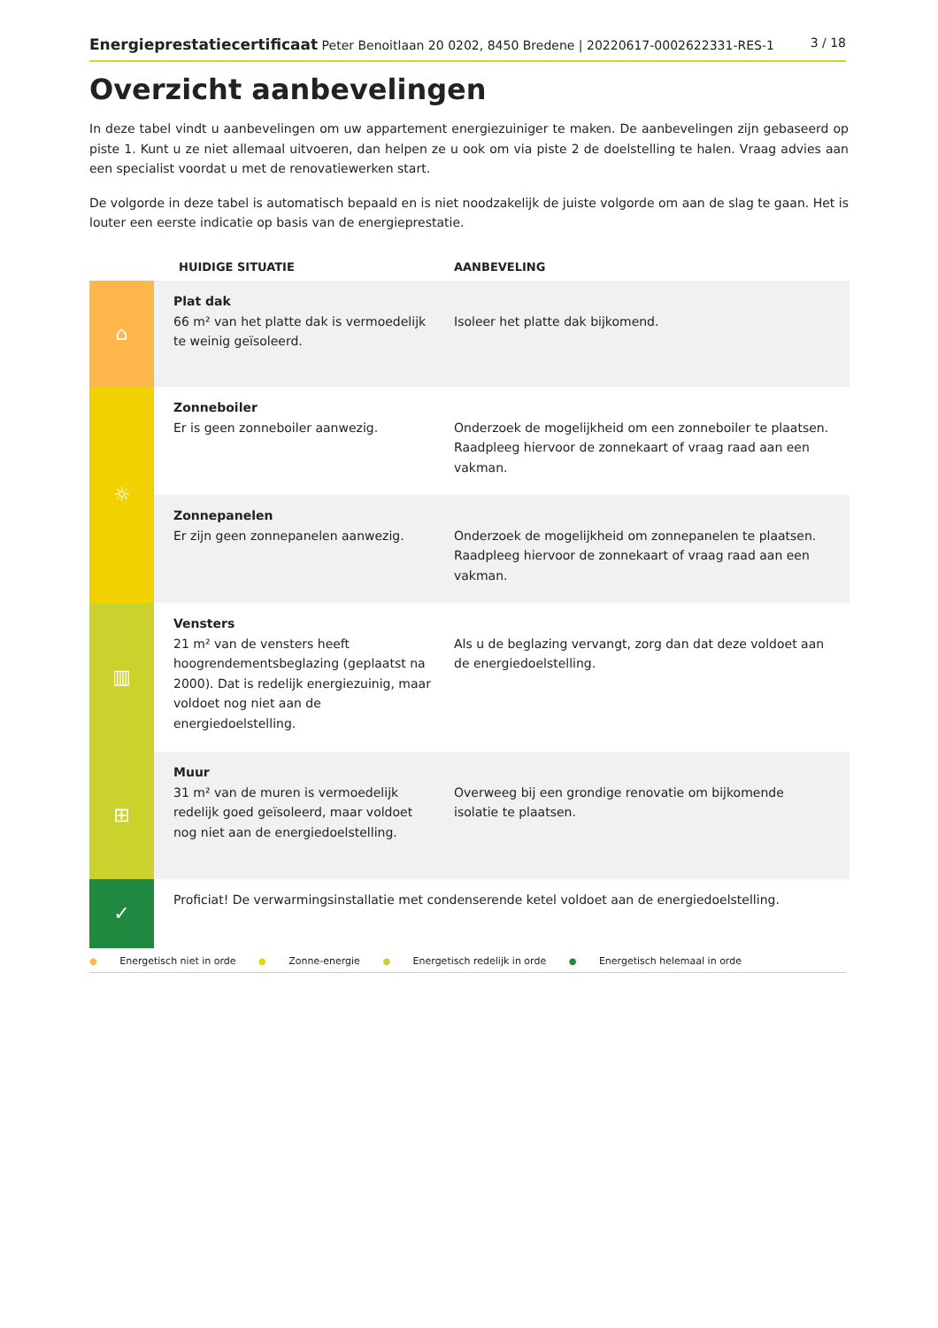Energieprestatiecertificaat Peter Benoitlaan 20 0202, 8450 Bredene | 20220617-0002622331-RES-1
3 / 18
Overzicht aanbevelingen
In deze tabel vindt u aanbevelingen om uw appartement energiezuiniger te maken. De aanbevelingen zijn gebaseerd op piste 1. Kunt u ze niet allemaal uitvoeren, dan helpen ze u ook om via piste 2 de doelstelling te halen. Vraag advies aan een specialist voordat u met de renovatiewerken start.
De volgorde in deze tabel is automatisch bepaald en is niet noodzakelijk de juiste volgorde om aan de slag te gaan. Het is louter een eerste indicatie op basis van de energieprestatie.
| | HUIDIGE SITUATIE | AANBEVELING |
| --- | --- | --- |
| ⌂ | Plat dak 66 m² van het platte dak is vermoedelijk te weinig geïsoleerd. | Isoleer het platte dak bijkomend. |
| ☼ | Zonneboiler Er is geen zonneboiler aanwezig. | Onderzoek de mogelijkheid om een zonneboiler te plaatsen. Raadpleeg hiervoor de zonnekaart of vraag raad aan een vakman. |
| | Zonnepanelen Er zijn geen zonnepanelen aanwezig. | Onderzoek de mogelijkheid om zonnepanelen te plaatsen. Raadpleeg hiervoor de zonnekaart of vraag raad aan een vakman. |
| ▥ | Vensters 21 m² van de vensters heeft hoogrendementsbeglazing (geplaatst na 2000). Dat is redelijk energiezuinig, maar voldoet nog niet aan de energiedoelstelling. | Als u de beglazing vervangt, zorg dan dat deze voldoet aan de energiedoelstelling. |
| ⊞ | Muur 31 m² van de muren is vermoedelijk redelijk goed geïsoleerd, maar voldoet nog niet aan de energiedoelstelling. | Overweeg bij een grondige renovatie om bijkomende isolatie te plaatsen. |
| ✓ | Proficiat! De verwarmingsinstallatie met condenserende ketel voldoet aan de energiedoelstelling. | |
● Energetisch niet in orde ● Zonne-energie ● Energetisch redelijk in orde ● Energetisch helemaal in orde